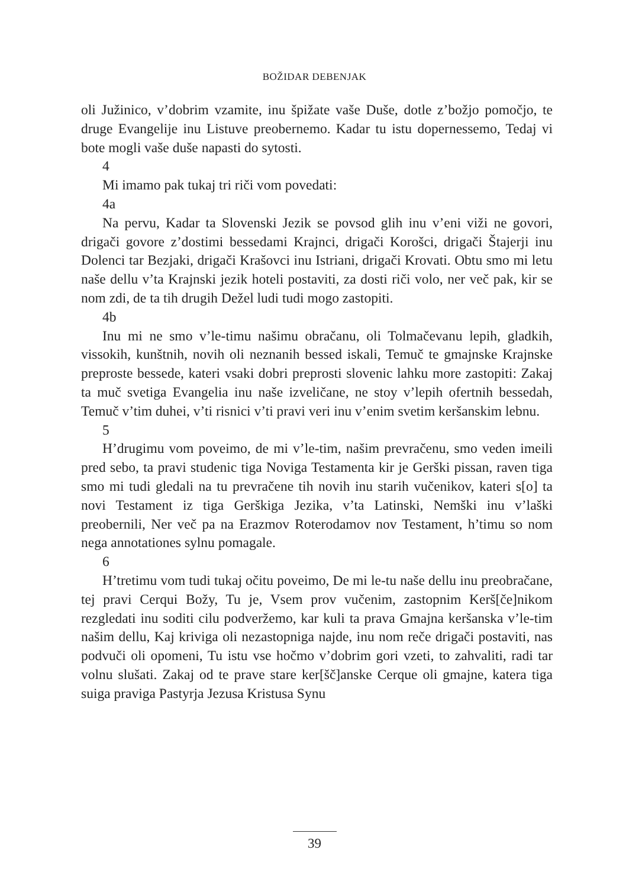BOŽIDAR DEBENJAK
oli Južinico, v’dobrim vzamite, inu špižate vaše Duše, dotle z’božjo pomočjo, te druge Evangelije inu Listuve preobernemo. Kadar tu istu dopernessemo, Tedaj vi bote mogli vaše duše napasti do sytosti.
4
Mi imamo pak tukaj tri riči vom povedati:
4a
Na pervu, Kadar ta Slovenski Jezik se povsod glih inu v’eni viži ne govori, drigači govore z’dostimi bessedami Krajnci, drigači Korošci, drigači Štajerji inu Dolenci tar Bezjaki, drigači Krašovci inu Istriani, drigači Krovati. Obtu smo mi letu naše dellu v’ta Krajnski jezik hoteli postaviti, za dosti riči volo, ner več pak, kir se nom zdi, de ta tih drugih Dežel ludi tudi mogo zastopiti.
4b
Inu mi ne smo v’le-timu našimu obračanu, oli Tolmačevanu lepih, gladkih, vissokih, kunštnih, novih oli neznanih bessed iskali, Temuč te gmajnske Krajnske preproste bessede, kateri vsaki dobri preprosti slovenic lahku more zastopiti: Zakaj ta muč svetiga Evangelia inu naše izveličane, ne stoy v’lepih ofertnih bessedah, Temuč v’tim duhei, v’ti risnici v’ti pravi veri inu v’enim svetim keršanskim lebnu.
5
H’drugimu vom poveimo, de mi v’le-tim, našim prevračenu, smo veden imeili pred sebo, ta pravi studenic tiga Noviga Testamenta kir je Gerški pissan, raven tiga smo mi tudi gledali na tu prevračene tih novih inu starih vučenikov, kateri s[o] ta novi Testament iz tiga Gerškiga Jezika, v’ta Latinski, Nemški inu v’laški preobernili, Ner več pa na Erazmov Roterodamov nov Testament, h’timu so nom nega annotationes sylnu pomagale.
6
H’tretimu vom tudi tukaj očitu poveimo, De mi le-tu naše dellu inu preobračane, tej pravi Cerqui Božy, Tu je, Vsem prov vučenim, zastopnim Kerš[če]nikom rezgledati inu soditi cilu podveržemo, kar kuli ta prava Gmajna keršanska v’le-tim našim dellu, Kaj kriviga oli nezastopniga najde, inu nom reče drigači postaviti, nas podvuči oli opomeni, Tu istu vse hočmo v’dobrim gori vzeti, to zahvaliti, radi tar volnu slušati. Zakaj od te prave stare ker[šč]anske Cerque oli gmajne, katera tiga suiga praviga Pastyrja Jezusa Kristusa Synu
39